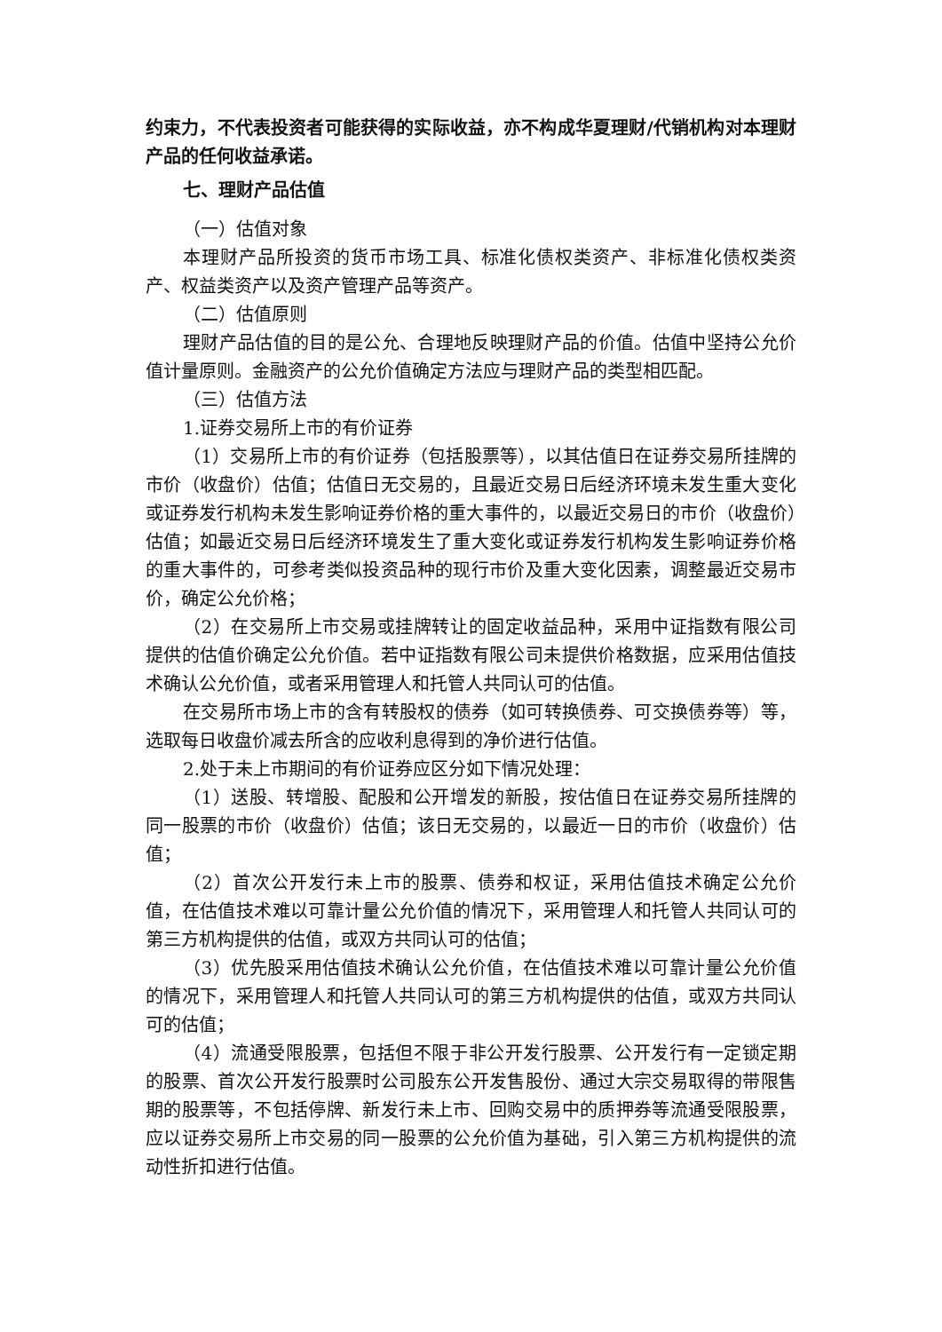约束力，不代表投资者可能获得的实际收益，亦不构成华夏理财/代销机构对本理财产品的任何收益承诺。
七、理财产品估值
（一）估值对象
本理财产品所投资的货币市场工具、标准化债权类资产、非标准化债权类资产、权益类资产以及资产管理产品等资产。
（二）估值原则
理财产品估值的目的是公允、合理地反映理财产品的价值。估值中坚持公允价值计量原则。金融资产的公允价值确定方法应与理财产品的类型相匹配。
（三）估值方法
1.证券交易所上市的有价证券
（1）交易所上市的有价证券（包括股票等），以其估值日在证券交易所挂牌的市价（收盘价）估值；估值日无交易的，且最近交易日后经济环境未发生重大变化或证券发行机构未发生影响证券价格的重大事件的，以最近交易日的市价（收盘价）估值；如最近交易日后经济环境发生了重大变化或证券发行机构发生影响证券价格的重大事件的，可参考类似投资品种的现行市价及重大变化因素，调整最近交易市价，确定公允价格；
（2）在交易所上市交易或挂牌转让的固定收益品种，采用中证指数有限公司提供的估值价确定公允价值。若中证指数有限公司未提供价格数据，应采用估值技术确认公允价值，或者采用管理人和托管人共同认可的估值。
在交易所市场上市的含有转股权的债券（如可转换债券、可交换债券等）等，选取每日收盘价减去所含的应收利息得到的净价进行估值。
2.处于未上市期间的有价证券应区分如下情况处理：
（1）送股、转增股、配股和公开增发的新股，按估值日在证券交易所挂牌的同一股票的市价（收盘价）估值；该日无交易的，以最近一日的市价（收盘价）估值；
（2）首次公开发行未上市的股票、债券和权证，采用估值技术确定公允价值，在估值技术难以可靠计量公允价值的情况下，采用管理人和托管人共同认可的第三方机构提供的估值，或双方共同认可的估值；
（3）优先股采用估值技术确认公允价值，在估值技术难以可靠计量公允价值的情况下，采用管理人和托管人共同认可的第三方机构提供的估值，或双方共同认可的估值；
（4）流通受限股票，包括但不限于非公开发行股票、公开发行有一定锁定期的股票、首次公开发行股票时公司股东公开发售股份、通过大宗交易取得的带限售期的股票等，不包括停牌、新发行未上市、回购交易中的质押券等流通受限股票，应以证券交易所上市交易的同一股票的公允价值为基础，引入第三方机构提供的流动性折扣进行估值。